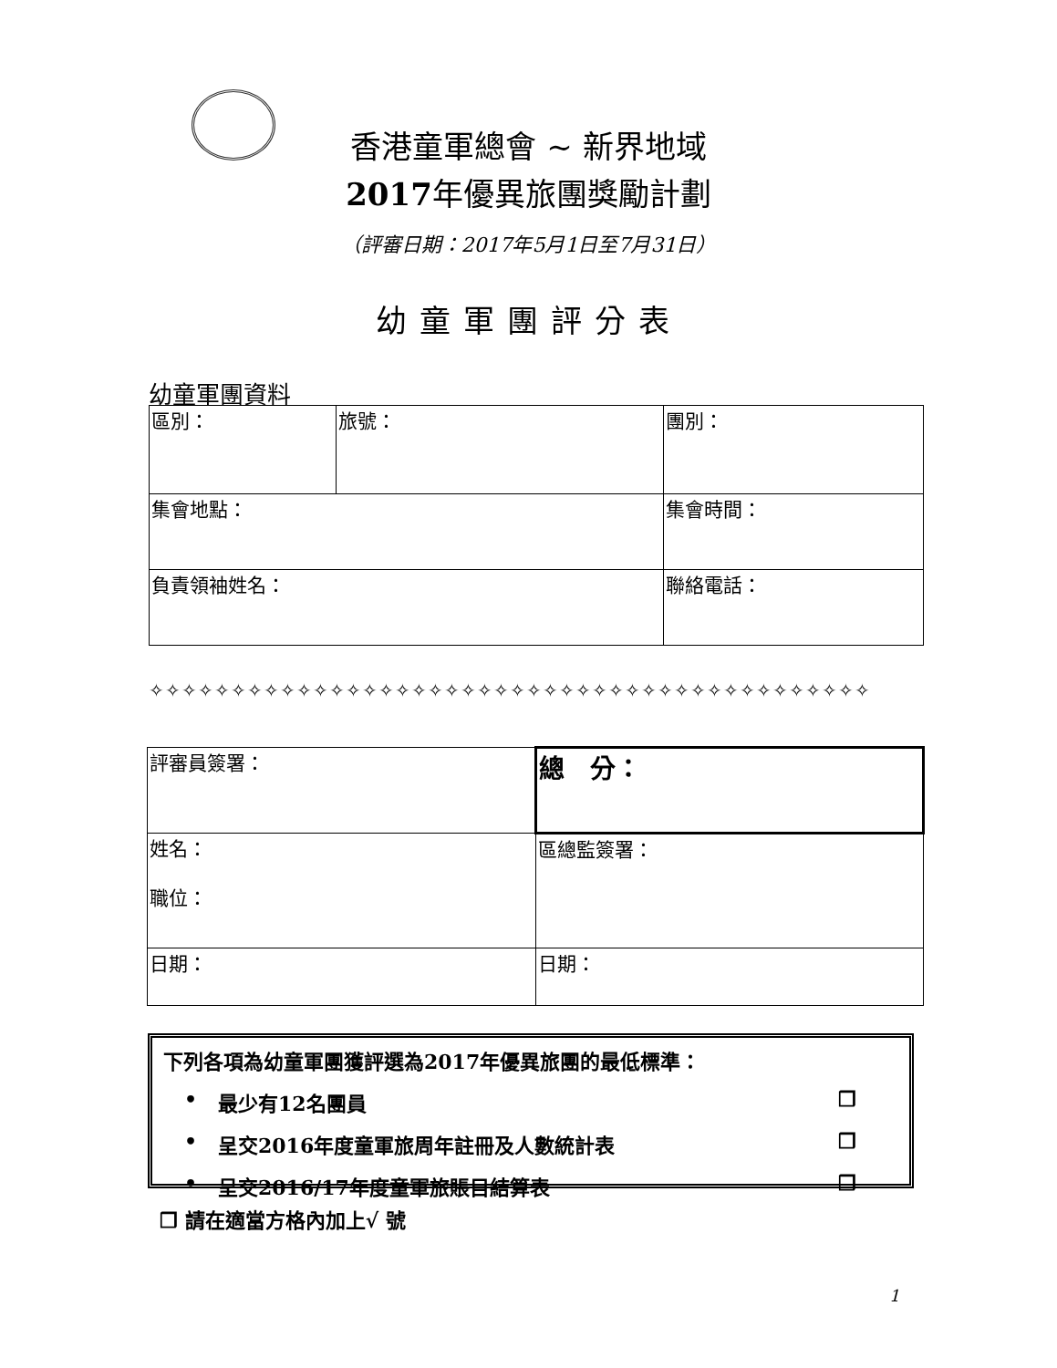香港童軍總會 ~ 新界地域
2017年優異旅團獎勵計劃
（評審日期：2017年5月1日至7月31日）
幼童軍團評分表
幼童軍團資料
| 區別： | 旅號： | | 團別： |
| 集會地點： | | 集會時間： | |
| 負責領袖姓名： | | 聯絡電話： | |
✧✧✧✧✧✧✧✧✧✧✧✧✧✧✧✧✧✧✧✧✧✧✧✧✧✧✧✧✧✧✧✧✧✧✧✧✧✧✧✧✧✧✧✧
| 評審員簽署： | 總 分： |
| 姓名： 職位： | 區總監簽署： |
| 日期： | 日期： |
下列各項為幼童軍團獲評選為2017年優異旅團的最低標準：
• 最少有12名團員 ❒
• 呈交2016年度童軍旅周年註冊及人數統計表 ❒
• 呈交2016/17年度童軍旅賬目結算表 ❒
❒ 請在適當方格內加上√ 號
1